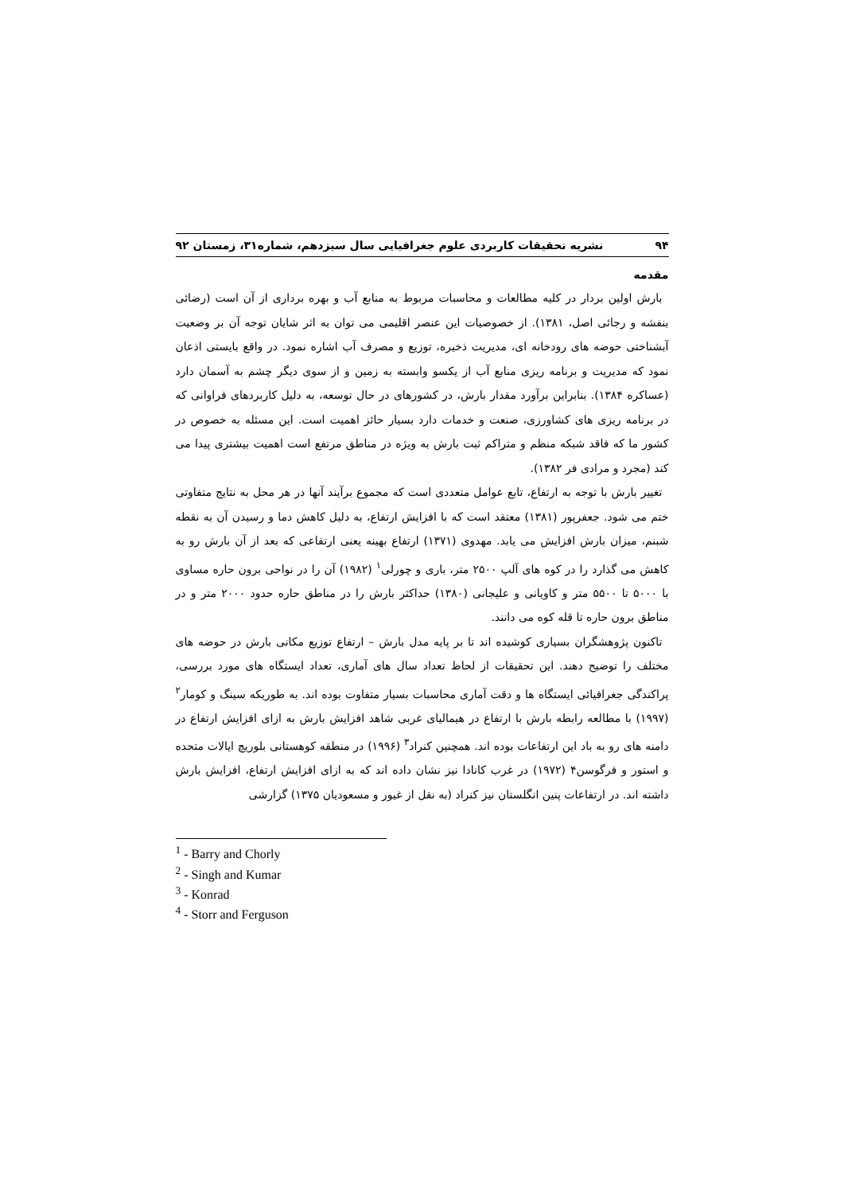۹۴ نشریه تحقیقات کاربردی علوم جغرافیایی سال سیزدهم، شماره۳۱، زمستان ۹۲
مقدمه
بارش اولین بردار در کلیه مطالعات و محاسبات مربوط به منابع آب و بهره برداری از آن است (رضائی بنفشه و رجائی اصل، ۱۳۸۱). از خصوصیات این عنصر اقلیمی می توان به اثر شایان توجه آن بر وضعیت آبشناختی حوضه های رودخانه ای، مدیریت ذخیره، توزیع و مصرف آب اشاره نمود. در واقع بایستی اذعان نمود که مدیریت و برنامه ریزی منابع آب از یکسو وابسته به زمین و از سوی دیگر چشم به آسمان دارد (عساکره ۱۳۸۴). بنابراین برآورد مقدار بارش، در کشورهای در حال توسعه، به دلیل کاربردهای فراوانی که در برنامه ریزی های کشاورزی، صنعت و خدمات دارد بسیار حائز اهمیت است. این مسئله به خصوص در کشور ما که فاقد شبکه منظم و متراکم ثبت بارش به ویژه در مناطق مرتفع است اهمیت بیشتری پیدا می کند (مجرد و مرادی فر ۱۳۸۲).
تغییر بارش با توجه به ارتفاع، تابع عوامل متعددی است که مجموع برآیند آنها در هر محل به نتایج متفاوتی ختم می شود. جعفرپور (۱۳۸۱) معتقد است که با افزایش ارتفاع، به دلیل کاهش دما و رسیدن آن به نقطه شبنم، میزان بارش افزایش می یابد. مهدوی (۱۳۷۱) ارتفاع بهینه یعنی ارتفاعی که بعد از آن بارش رو به کاهش می گذارد را در کوه های آلپ ۲۵۰۰ متر، باری و چورلی<sup>۱</sup> (۱۹۸۲) آن را در نواحی برون حاره مساوی با ۵۰۰۰ تا ۵۵۰۰ متر و کاویانی و علیجانی (۱۳۸۰) حداکثر بارش را در مناطق حاره حدود ۲۰۰۰ متر و در مناطق برون حاره تا قله کوه می دانند.
تاکنون پژوهشگران بسیاری کوشیده اند تا بر پایه مدل بارش – ارتفاع توزیع مکانی بارش در حوضه های مختلف را توضیح دهند. این تحقیقات از لحاظ تعداد سال های آماری، تعداد ایستگاه های مورد بررسی، پراکندگی جغرافیائی ایستگاه ها و دقت آماری محاسبات بسیار متفاوت بوده اند. به طوریکه سینگ و کومار<sup>۲</sup> (۱۹۹۷) با مطالعه رابطه بارش با ارتفاع در هیمالیای غربی شاهد افزایش بارش به ازای افزایش ارتفاع در دامنه های رو به باد این ارتفاعات بوده اند. همچنین کنراد<sup>۳</sup> (۱۹۹۶) در منطقه کوهستانی بلوریچ ایالات متحده و استور و فرگوسن۴ (۱۹۷۲) در غرب کانادا نیز نشان داده اند که به ازای افزایش ارتفاع، افزایش بارش داشته اند. در ارتفاعات پنین انگلستان نیز کنراد (به نقل از غیور و مسعودیان ۱۳۷۵) گزارشی
<sup>1</sup> - Barry and Chorly
<sup>2</sup> - Singh and Kumar
<sup>3</sup> - Konrad
<sup>4</sup> - Storr and Ferguson